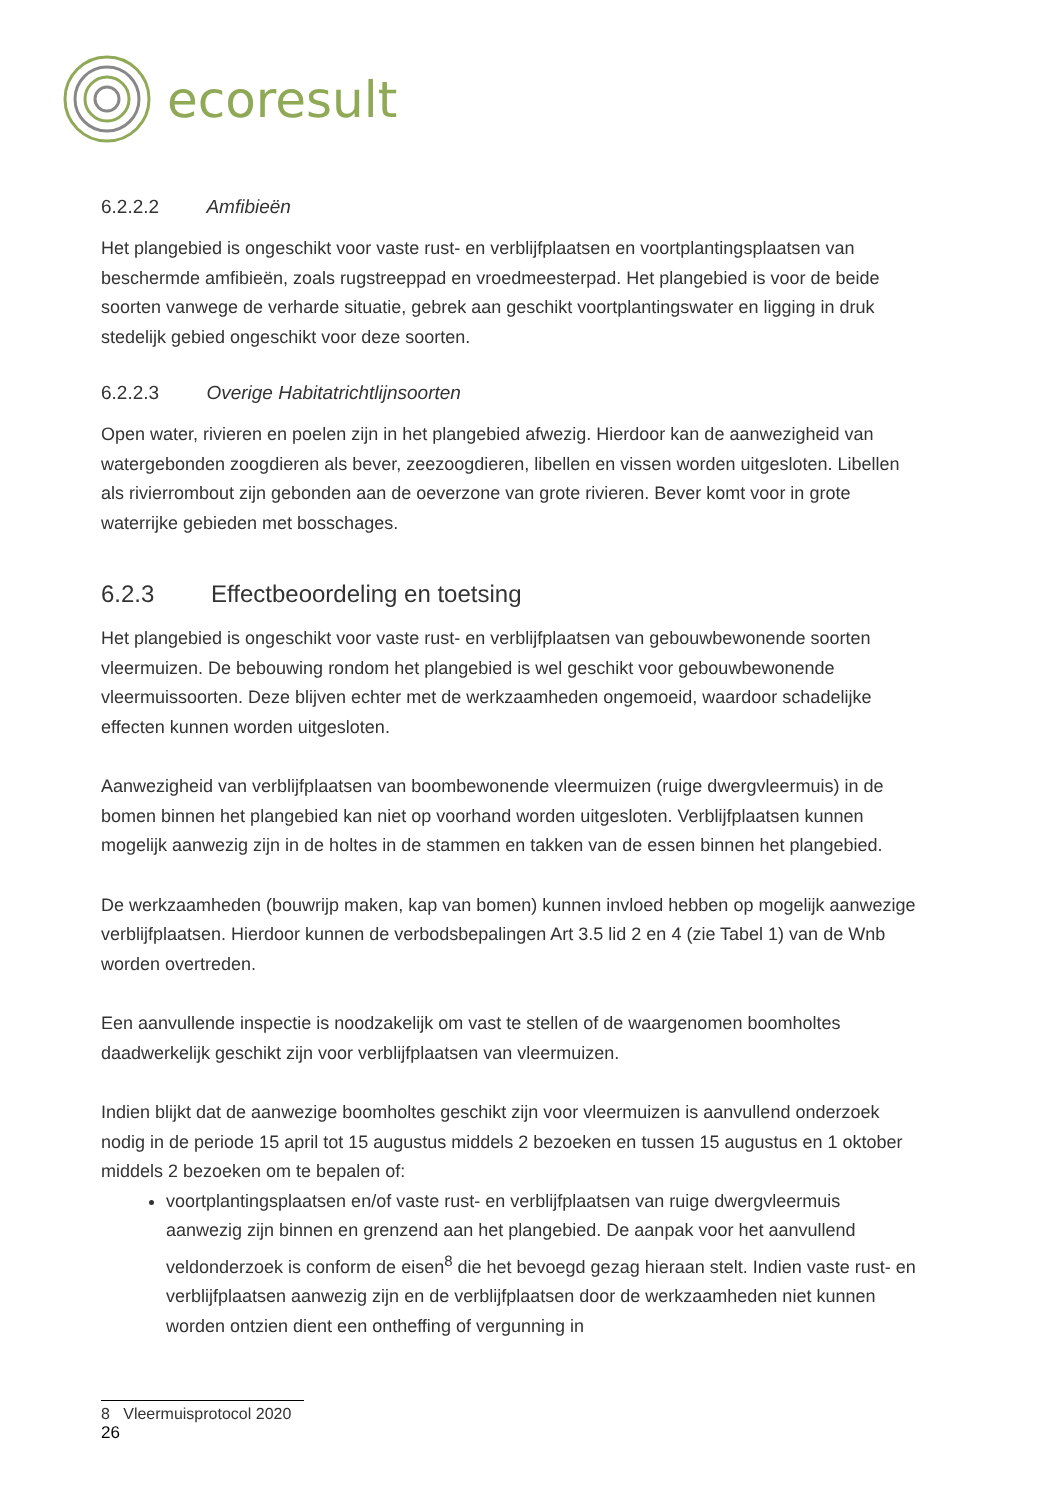ecoresult
6.2.2.2 Amfibieën
Het plangebied is ongeschikt voor vaste rust- en verblijfplaatsen en voortplantingsplaatsen van beschermde amfibieën, zoals rugstreeppad en vroedmeesterpad. Het plangebied is voor de beide soorten vanwege de verharde situatie, gebrek aan geschikt voortplantingswater en ligging in druk stedelijk gebied ongeschikt voor deze soorten.
6.2.2.3 Overige Habitatrichtlijnsoorten
Open water, rivieren en poelen zijn in het plangebied afwezig. Hierdoor kan de aanwezigheid van watergebonden zoogdieren als bever, zeezoogdieren, libellen en vissen worden uitgesloten. Libellen als rivierrombout zijn gebonden aan de oeverzone van grote rivieren. Bever komt voor in grote waterrijke gebieden met bosschages.
6.2.3 Effectbeoordeling en toetsing
Het plangebied is ongeschikt voor vaste rust- en verblijfplaatsen van gebouwbewonende soorten vleermuizen. De bebouwing rondom het plangebied is wel geschikt voor gebouwbewonende vleermuissoorten. Deze blijven echter met de werkzaamheden ongemoeid, waardoor schadelijke effecten kunnen worden uitgesloten.
Aanwezigheid van verblijfplaatsen van boombewonende vleermuizen (ruige dwergvleermuis) in de bomen binnen het plangebied kan niet op voorhand worden uitgesloten. Verblijfplaatsen kunnen mogelijk aanwezig zijn in de holtes in de stammen en takken van de essen binnen het plangebied.
De werkzaamheden (bouwrijp maken, kap van bomen) kunnen invloed hebben op mogelijk aanwezige verblijfplaatsen. Hierdoor kunnen de verbodsbepalingen Art 3.5 lid 2 en 4 (zie Tabel 1) van de Wnb worden overtreden.
Een aanvullende inspectie is noodzakelijk om vast te stellen of de waargenomen boomholtes daadwerkelijk geschikt zijn voor verblijfplaatsen van vleermuizen.
Indien blijkt dat de aanwezige boomholtes geschikt zijn voor vleermuizen is aanvullend onderzoek nodig in de periode 15 april tot 15 augustus middels 2 bezoeken en tussen 15 augustus en 1 oktober middels 2 bezoeken om te bepalen of:
voortplantingsplaatsen en/of vaste rust- en verblijfplaatsen van ruige dwergvleermuis aanwezig zijn binnen en grenzend aan het plangebied. De aanpak voor het aanvullend veldonderzoek is conform de eisen<sup>8</sup> die het bevoegd gezag hieraan stelt. Indien vaste rust- en verblijfplaatsen aanwezig zijn en de verblijfplaatsen door de werkzaamheden niet kunnen worden ontzien dient een ontheffing of vergunning in
8 Vleermuisprotocol 2020
26